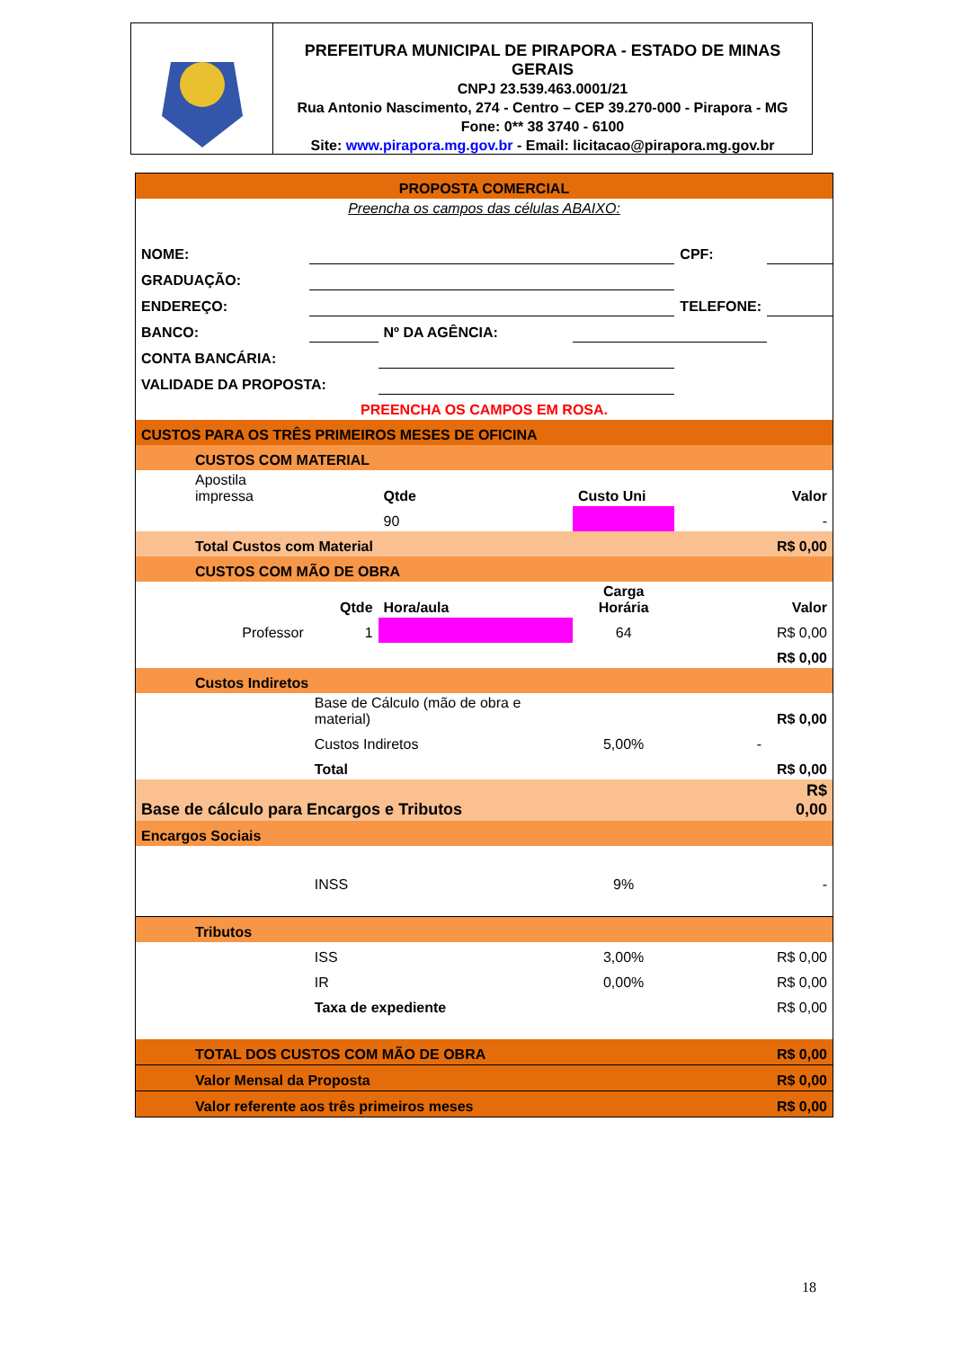PREFEITURA MUNICIPAL DE PIRAPORA - ESTADO DE MINAS GERAIS
CNPJ 23.539.463.0001/21
Rua Antonio Nascimento, 274 - Centro – CEP 39.270-000 - Pirapora - MG
Fone: 0** 38 3740 - 6100
Site: www.pirapora.mg.gov.br - Email: licitacao@pirapora.mg.gov.br
| PROPOSTA COMERCIAL | | | | | |
| Preencha os campos das células ABAIXO: | | | | | |
| NOME: | | | | CPF: | |
| GRADUAÇÃO: | | | | | |
| ENDEREÇO: | | | | TELEFONE: | |
| BANCO: | | Nº DA AGÊNCIA: | | | |
| CONTA BANCÁRIA: | | | | | |
| VALIDADE DA PROPOSTA: | | | | | |
| PREENCHA OS CAMPOS EM ROSA. | | | | | |
| CUSTOS PARA OS TRÊS PRIMEIROS MESES DE OFICINA | | | | | |
| CUSTOS COM MATERIAL | | | | | |
| Apostila impressa | | Qtde | Custo Uni | | Valor |
| | | 90 | | | - |
| Total Custos com Material | | | | | R$ 0,00 |
| CUSTOS COM MÃO DE OBRA | | | | | |
| | Qtde | Hora/aula | Carga Horária | | Valor |
| Professor | 1 | | 64 | | R$ 0,00 |
| | | | | | R$ 0,00 |
| Custos Indiretos | | | | | |
| | Base de Cálculo (mão de obra e material) | | | | R$ 0,00 |
| | Custos Indiretos | | 5,00% | - | |
| | Total | | | | R$ 0,00 |
| Base de cálculo para Encargos e Tributos | | | | | R$ 0,00 |
| Encargos Sociais | | | | | |
| | INSS | | 9% | | - |
| Tributos | | | | | |
| | ISS | | 3,00% | | R$ 0,00 |
| | IR | | 0,00% | | R$ 0,00 |
| | Taxa de expediente | | | | R$ 0,00 |
| TOTAL DOS CUSTOS COM MÃO DE OBRA | | | | | R$ 0,00 |
| Valor Mensal da Proposta | | | | | R$ 0,00 |
| Valor referente aos três primeiros meses | | | | | R$ 0,00 |
18